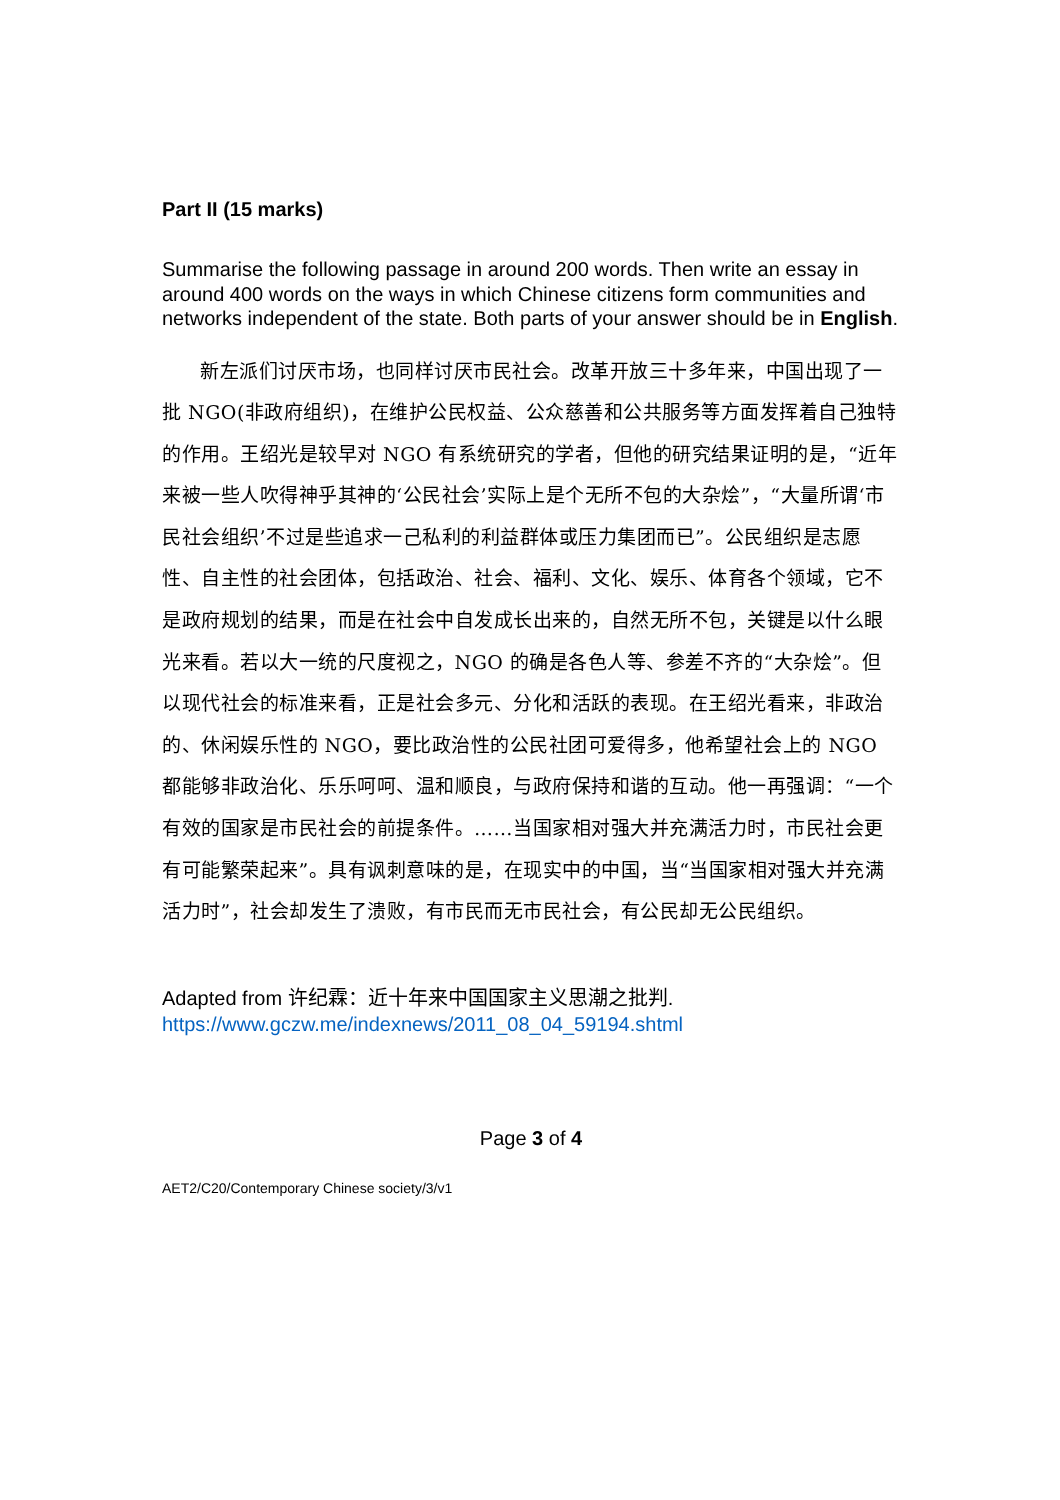Part II (15 marks)
Summarise the following passage in around 200 words. Then write an essay in around 400 words on the ways in which Chinese citizens form communities and networks independent of the state. Both parts of your answer should be in English.
新左派们讨厌市场，也同样讨厌市民社会。改革开放三十多年来，中国出现了一批 NGO(非政府组织)，在维护公民权益、公众慈善和公共服务等方面发挥着自己独特的作用。王绍光是较早对 NGO 有系统研究的学者，但他的研究结果证明的是，“近年来被一些人吹得神乎其神的‘公民社会’实际上是个无所不包的大杂烩”，“大量所谓‘市民社会组织’不过是些追求一己私利的利益群体或压力集团而已”。公民组织是志愿性、自主性的社会团体，包括政治、社会、福利、文化、娱乐、体育各个领域，它不是政府规划的结果，而是在社会中自发成长出来的，自然无所不包，关键是以什么眼光来看。若以大一统的尺度视之，NGO 的确是各色人等、参差不齐的“大杂烩”。但以现代社会的标准来看，正是社会多元、分化和活跃的表现。在王绍光看来，非政治的、休闲娱乐性的 NGO，要比政治性的公民社团可爱得多，他希望社会上的 NGO 都能够非政治化、乐乐呵呵、温和顺良，与政府保持和谐的互动。他一再强调：“一个有效的国家是市民社会的前提条件。……当国家相对强大并充满活力时，市民社会更有可能繁荣起来”。具有讽刺意味的是，在现实中的中国，当“当国家相对强大并充满活力时”，社会却发生了溃败，有市民而无市民社会，有公民却无公民组织。
Adapted from 许纪霖：近十年来中国国家主义思潮之批判.
https://www.gczw.me/indexnews/2011_08_04_59194.shtml
Page 3 of 4
AET2/C20/Contemporary Chinese society/3/v1